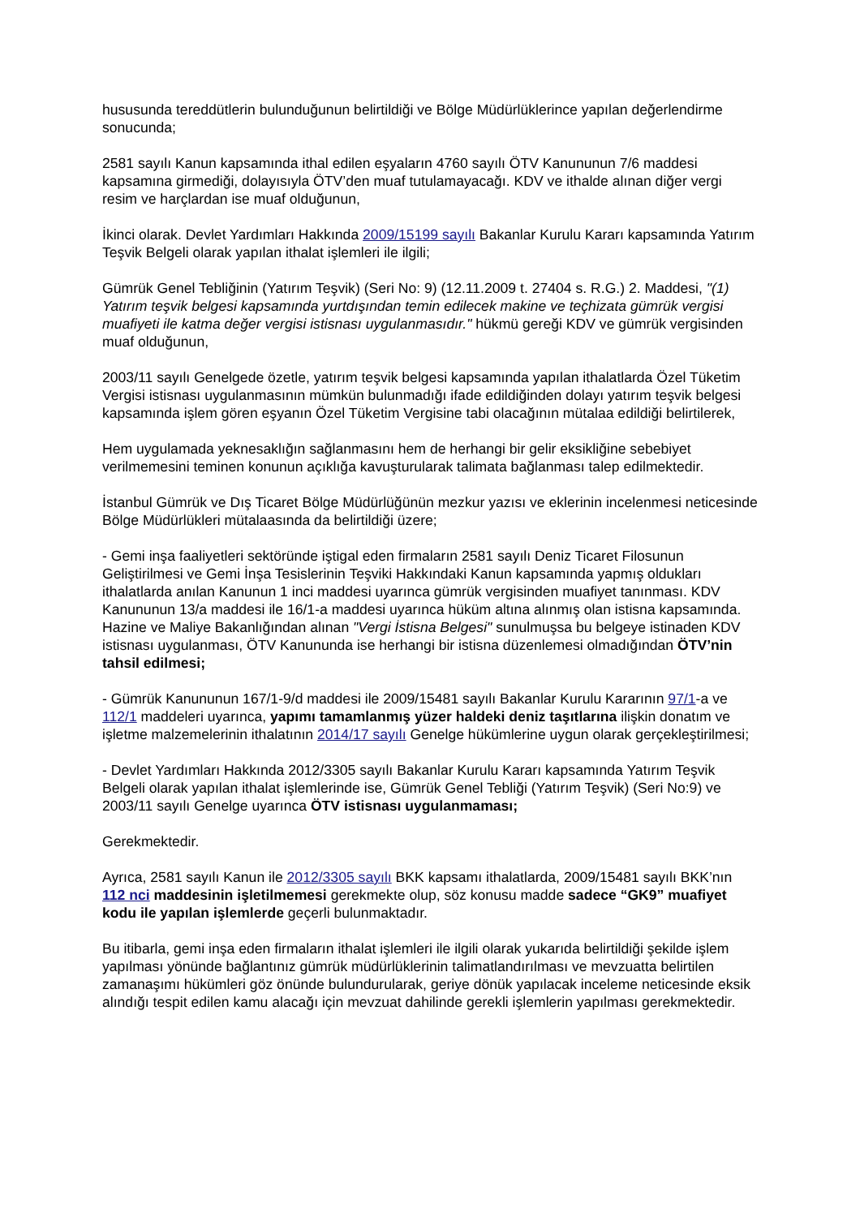hususunda tereddütlerin bulunduğunun belirtildiği ve Bölge Müdürlüklerince yapılan değerlendirme sonucunda;
2581 sayılı Kanun kapsamında ithal edilen eşyaların 4760 sayılı ÖTV Kanununun 7/6 maddesi kapsamına girmediği, dolayısıyla ÖTV’den muaf tutulamayacağı. KDV ve ithalde alınan diğer vergi resim ve harçlardan ise muaf olduğunun,
İkinci olarak. Devlet Yardımları Hakkında 2009/15199 sayılı Bakanlar Kurulu Kararı kapsamında Yatırım Teşvik Belgeli olarak yapılan ithalat işlemleri ile ilgili;
Gümrük Genel Tebliğinin (Yatırım Teşvik) (Seri No: 9) (12.11.2009 t. 27404 s. R.G.) 2. Maddesi, "(1) Yatırım teşvik belgesi kapsamında yurtdışından temin edilecek makine ve teçhizata gümrük vergisi muafiyeti ile katma değer vergisi istisnası uygulanmasıdır." hükmü gereği KDV ve gümrük vergisinden muaf olduğunun,
2003/11 sayılı Genelgede özetle, yatırım teşvik belgesi kapsamında yapılan ithalatlarda Özel Tüketim Vergisi istisnası uygulanmasının mümkün bulunmadığı ifade edildiğinden dolayı yatırım teşvik belgesi kapsamında işlem gören eşyanın Özel Tüketim Vergisine tabi olacağının mütalaa edildiği belirtilerek,
Hem uygulamada yeknesaklığın sağlanmasını hem de herhangi bir gelir eksikliğine sebebiyet verilmemesini teminen konunun açıklığa kavuşturularak talimata bağlanması talep edilmektedir.
İstanbul Gümrük ve Dış Ticaret Bölge Müdürlüğünün mezkur yazısı ve eklerinin incelenmesi neticesinde Bölge Müdürlükleri mütalaasında da belirtildiği üzere;
- Gemi inşa faaliyetleri sektöründe iştigal eden firmaların 2581 sayılı Deniz Ticaret Filosunun Geliştirilmesi ve Gemi İnşa Tesislerinin Teşviki Hakkındaki Kanun kapsamında yapmış oldukları ithalatlarda anılan Kanunun 1 inci maddesi uyarınca gümrük vergisinden muafiyet tanınması. KDV Kanununun 13/a maddesi ile 16/1-a maddesi uyarınca hüküm altına alınmış olan istisna kapsamında. Hazine ve Maliye Bakanlığından alınan "Vergi İstisna Belgesi" sunulmuşsa bu belgeye istinaden KDV istisnası uygulanması, ÖTV Kanununda ise herhangi bir istisna düzenlemesi olmadığından ÖTV’nin tahsil edilmesi;
- Gümrük Kanununun 167/1-9/d maddesi ile 2009/15481 sayılı Bakanlar Kurulu Kararının 97/1-a ve 112/1 maddeleri uyarınca, yapımı tamamlanmış yüzer haldeki deniz taşıtlarına ilişkin donatım ve işletme malzemelerinin ithalatının 2014/17 sayılı Genelge hükümlerine uygun olarak gerçekleştirilmesi;
- Devlet Yardımları Hakkında 2012/3305 sayılı Bakanlar Kurulu Kararı kapsamında Yatırım Teşvik Belgeli olarak yapılan ithalat işlemlerinde ise, Gümrük Genel Tebliği (Yatırım Teşvik) (Seri No:9) ve 2003/11 sayılı Genelge uyarınca ÖTV istisnası uygulanmaması;
Gerekmektedir.
Ayrıca, 2581 sayılı Kanun ile 2012/3305 sayılı BKK kapsamı ithalatlarda, 2009/15481 sayılı BKK’nın 112 nci maddesinin işletilmemesi gerekmekte olup, söz konusu madde sadece “GK9” muafiyet kodu ile yapılan işlemlerde geçerli bulunmaktadır.
Bu itibarla, gemi inşa eden firmaların ithalat işlemleri ile ilgili olarak yukarıda belirtildiği şekilde işlem yapılması yönünde bağlantınız gümrük müdürlüklerinin talimatlandırılması ve mevzuatta belirtilen zamanaşımı hükümleri göz önünde bulundurularak, geriye dönük yapılacak inceleme neticesinde eksik alındığı tespit edilen kamu alacağı için mevzuat dahilinde gerekli işlemlerin yapılması gerekmektedir.